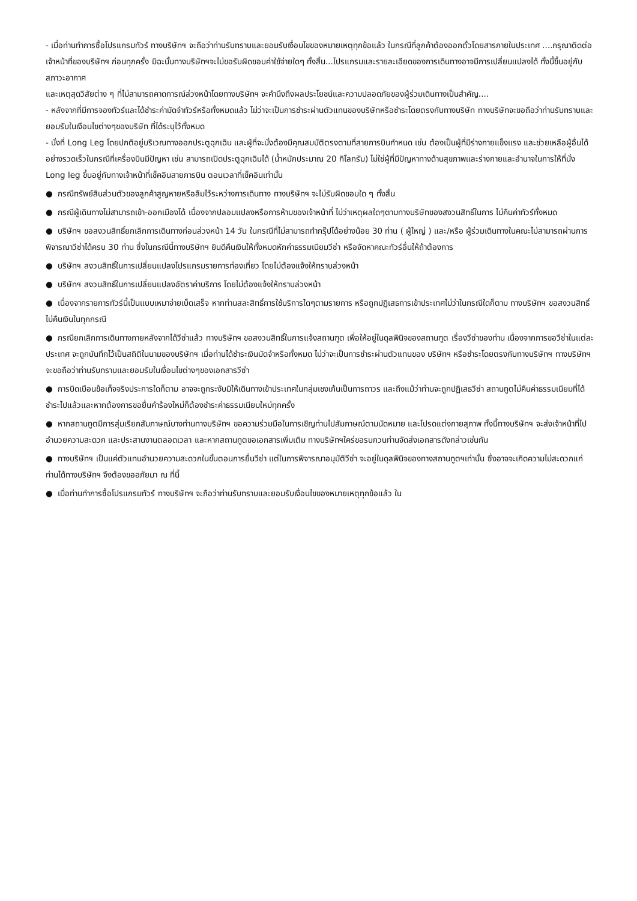- เมื่อท่านทำการซื้อโปรแกรมทัวร์ ทางบริษัทฯ จะถือว่าท่านรับทราบและยอมรับเงื่อนไขของหมายเหตุทุกข้อแล้ว ในกรณีที่ลูกค้าต้องออกตั๋วโดยสารภายในประเทศ ....กรุณาติดต่อเจ้าหน้าที่ของบริษัทฯ ก่อนทุกครั้ง มิฉะนั้นทางบริษัทฯจะไม่ขอรับผิดชอบค่าใช้จ่ายใดๆ ทั้งสิ้น...โปรแกรมและรายละเอียดของการเดินทางอาจมีการเปลี่ยนแปลงได้ ทั้งนี้ขึ้นอยู่กับสภาวะอากาศ
และเหตุสุดวิสัยต่าง ๆ ที่ไม่สามารถคาดการณ์ล่วงหน้าโดยทางบริษัทฯ จะคำนึงถึงผลประโยชน์และความปลอดภัยของผู้ร่วมเดินทางเป็นสำคัญ....
- หลังจากที่มีการจองทัวร์และได้ชำระค่ามัดจำทัวร์หรือทั้งหมดแล้ว ไม่ว่าจะเป็นการชำระผ่านตัวแทนของบริษัทหรือชำระโดยตรงกับทางบริษัท ทางบริษัทจะขอถือว่าท่านรับทราบและยอมรับในเงือนไขต่างๆของบริษัท ที่ได้ระบุไว้ทั้งหมด
- นั่งที่ Long Leg โดยปกติอยู่บริเวณทางออกประตูฉุกเฉิน และผู้ที่จะนั่งต้องมีคุณสมบัติตรงตามที่สายการบินกำหนด เช่น ต้องเป็นผู้ที่มีร่างกายแข็งแรง และช่วยเหลือผู้อื่นได้อย่างรวดเร็วในกรณีที่เครื่องบินมีปัญหา เช่น สามารถเปิดประตูฉุกเฉินได้ (น้ำหนักประมาณ 20 กิโลกรัม) ไม่ใช่ผู้ที่มีปัญหาทางด้านสุขภาพและร่างกายและอำนาจในการให้ที่นั่ง Long leg ขึ้นอยู่กับทางเจ้าหน้าที่เช็คอินสายการบิน ตอนเวลาที่เช็คอินเท่านั้น
● กรณีทรัพย์สินส่วนตัวของลูกค้าสูญหายหรือลืมไว้ระหว่างการเดินทาง ทางบริษัทฯ จะไม่รับผิดชอบใด ๆ ทั้งสิ้น
● กรณีผู้เดินทางไม่สามารถเข้า-ออกเมืองได้ เนื่องจากปลอมแปลงหรือการห้ามของเจ้าหน้าที่ ไม่ว่าเหตุผลใดๆตามทางบริษัทของสงวนสิทธิ์ในการ ไม่คืนค่าทัวร์ทั้งหมด
● บริษัทฯ ขอสงวนสิทธิ์ยกเลิกการเดินทางก่อนล่วงหน้า 14 วัน ในกรณีที่ไม่สามารถทำกรุ๊ปได้อย่างน้อย 30 ท่าน ( ผู้ใหญ่ ) และ/หรือ ผู้ร่วมเดินทางในคณะไม่สามารถผ่านการพิจารณาวีซ่าได้ครบ 30 ท่าน ซึ่งในกรณีนี้ทางบริษัทฯ ยินดีคืนเงินให้ทั้งหมดหักค่าธรรมเนียมวีซ่า หรือจัดหาคณะทัวร์อื่นให้ถ้าต้องการ
● บริษัทฯ สงวนสิทธิ์ในการเปลี่ยนแปลงโปรแกรมรายการท่องเที่ยว โดยไม่ต้องแจ้งให้ทราบล่วงหน้า
● บริษัทฯ สงวนสิทธิ์ในการเปลี่ยนแปลงอัตราค่าบริการ โดยไม่ต้องแจ้งให้ทราบล่วงหน้า
● เนื่องจากรายการทัวร์นี้เป็นแบบเหมาจ่ายเบ็ดเสร็จ หากท่านสละสิทธิ์การใช้บริการใดๆตามรายการ หรือถูกปฏิเสธการเข้าประเทศไม่ว่าในกรณีใดก็ตาม ทางบริษัทฯ ขอสงวนสิทธิ์ไม่คืนเงินในทุกกรณี
● กรณียกเลิกการเดินทางภายหลังจากได้วีซ่าแล้ว ทางบริษัทฯ ขอสงวนสิทธิ์ในการแจ้งสถานฑูต เพื่อให้อยู่ในดุลพินิจของสถานฑูต เรื่องวีซ่าของท่าน เนื่องจากการขอวีซ่าในแต่ละประเทศ จะถูกบันทึกไว้เป็นสถิติในนามของบริษัทฯ เมื่อท่านได้ชำระเงินมัดจำหรือทั้งหมด ไม่ว่าจะเป็นการชำระผ่านตัวแทนของ บริษัทฯ หรือชำระโดยตรงกับทางบริษัทฯ ทางบริษัทฯ จะขอถือว่าท่านรับทราบและยอมรับในเงื่อนไขต่างๆของเอกสารวีซ่า
● การบิดเบือนข้อเท็จจริงประการใดก็ตาม อาจจะถูกระงับมิให้เดินทางเข้าประเทศในกลุ่มเชงเก้นเป็นการถาวร และถึงแม้ว่าท่านจะถูกปฏิเสธวีซ่า สถานทูตไม่คืนค่าธรรมเนียมที่ได้ชำระไปแล้วและหากต้องการขอยื่นคำร้องใหม่ก็ต้องชำระค่าธรรมเนียมใหม่ทุกครั้ง
● หากสถานทูตมีการสุ่มเรียกสัมภาษณ์บางท่านทางบริษัทฯ ขอความร่วมมือในการเชิญท่านไปสัมภาษณ์ตามนัดหมาย และโปรดแต่งกายสุภาพ ทั้งนี้ทางบริษัทฯ จะส่งเจ้าหน้าที่ไปอำนวยความสะดวก และประสานงานตลอดเวลา และหากสถานทูตขอเอกสารเพิ่มเติม ทางบริษัทฯใคร่ขอรบกวนท่านจัดส่งเอกสารดังกล่าวเช่นกัน
● ทางบริษัทฯ เป็นแค่ตัวแทนอำนวยความสะดวกในขั้นตอนการยื่นวีซ่า แต่ในการพิจารณาอนุมัติวีซ่า จะอยู่ในดุลพินิจของทางสถานทูตฯเท่านั้น ซึ่งอาจจะเกิดความไม่สะดวกแก่ท่านได้ทางบริษัทฯ จึงต้องขออภัยมา ณ ที่นี้
● เมื่อท่านทำการซื้อโปรแกรมทัวร์ ทางบริษัทฯ จะถือว่าท่านรับทราบและยอมรับเงื่อนไขของหมายเหตุทุกข้อแล้ว ใน